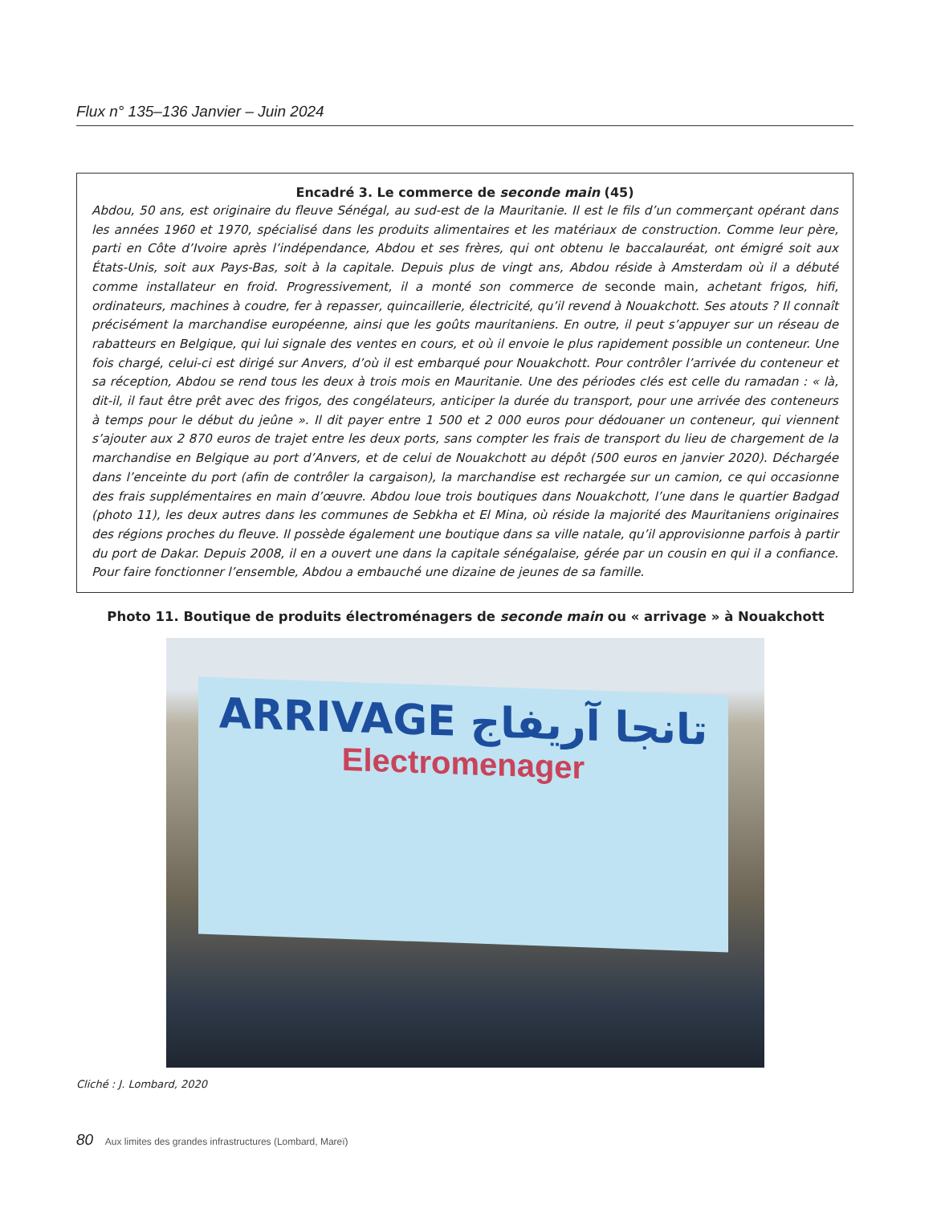Flux n° 135–136 Janvier – Juin 2024
Encadré 3. Le commerce de seconde main (45)
Abdou, 50 ans, est originaire du fleuve Sénégal, au sud-est de la Mauritanie. Il est le fils d’un commerçant opérant dans les années 1960 et 1970, spécialisé dans les produits alimentaires et les matériaux de construction. Comme leur père, parti en Côte d’Ivoire après l’indépendance, Abdou et ses frères, qui ont obtenu le baccalauréat, ont émigré soit aux États-Unis, soit aux Pays-Bas, soit à la capitale. Depuis plus de vingt ans, Abdou réside à Amsterdam où il a débuté comme installateur en froid. Progressivement, il a monté son commerce de seconde main, achetant frigos, hifi, ordinateurs, machines à coudre, fer à repasser, quincaillerie, électricité, qu’il revend à Nouakchott. Ses atouts ? Il connaît précisément la marchandise européenne, ainsi que les goûts mauritaniens. En outre, il peut s’appuyer sur un réseau de rabatteurs en Belgique, qui lui signale des ventes en cours, et où il envoie le plus rapidement possible un conteneur. Une fois chargé, celui-ci est dirigé sur Anvers, d’où il est embarqué pour Nouakchott. Pour contrôler l’arrivée du conteneur et sa réception, Abdou se rend tous les deux à trois mois en Mauritanie. Une des périodes clés est celle du ramadan : « là, dit-il, il faut être prêt avec des frigos, des congélateurs, anticiper la durée du transport, pour une arrivée des conteneurs à temps pour le début du jeûne ». Il dit payer entre 1 500 et 2 000 euros pour dédouaner un conteneur, qui viennent s’ajouter aux 2 870 euros de trajet entre les deux ports, sans compter les frais de transport du lieu de chargement de la marchandise en Belgique au port d’Anvers, et de celui de Nouakchott au dépôt (500 euros en janvier 2020). Déchargée dans l’enceinte du port (afin de contrôler la cargaison), la marchandise est rechargée sur un camion, ce qui occasionne des frais supplémentaires en main d’œuvre. Abdou loue trois boutiques dans Nouakchott, l’une dans le quartier Badgad (photo 11), les deux autres dans les communes de Sebkha et El Mina, où réside la majorité des Mauritaniens originaires des régions proches du fleuve. Il possède également une boutique dans sa ville natale, qu’il approvisionne parfois à partir du port de Dakar. Depuis 2008, il en a ouvert une dans la capitale sénégalaise, gérée par un cousin en qui il a confiance. Pour faire fonctionner l’ensemble, Abdou a embauché une dizaine de jeunes de sa famille.
Photo 11. Boutique de produits électroménagers de seconde main ou « arrivage » à Nouakchott
ARRIVAGE تانجا آريفاج
Electromenager
Cliché : J. Lombard, 2020
80 Aux limites des grandes infrastructures (Lombard, Mareï)